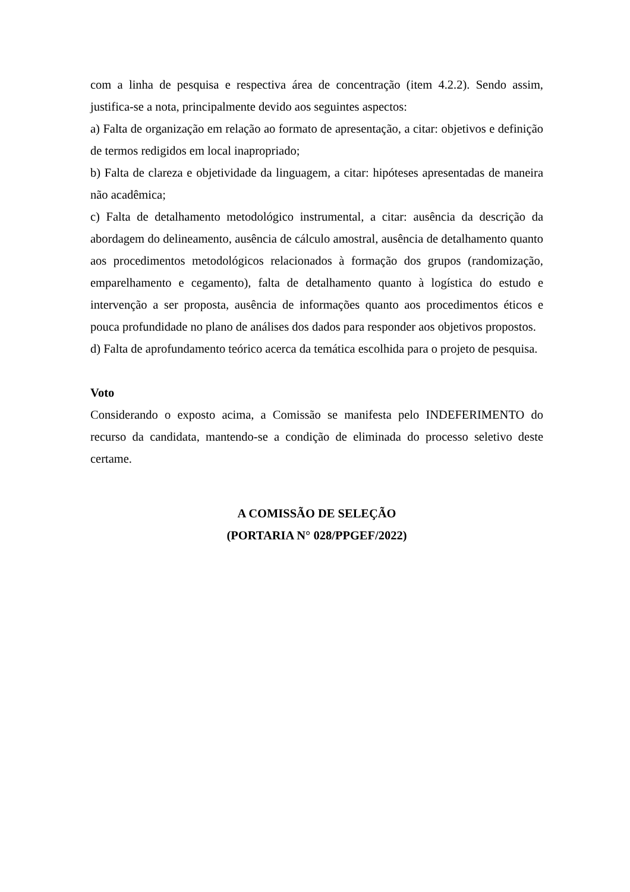com a linha de pesquisa e respectiva área de concentração (item 4.2.2). Sendo assim, justifica-se a nota, principalmente devido aos seguintes aspectos:
a) Falta de organização em relação ao formato de apresentação, a citar: objetivos e definição de termos redigidos em local inapropriado;
b) Falta de clareza e objetividade da linguagem, a citar: hipóteses apresentadas de maneira não acadêmica;
c) Falta de detalhamento metodológico instrumental, a citar: ausência da descrição da abordagem do delineamento, ausência de cálculo amostral, ausência de detalhamento quanto aos procedimentos metodológicos relacionados à formação dos grupos (randomização, emparelhamento e cegamento), falta de detalhamento quanto à logística do estudo e intervenção a ser proposta, ausência de informações quanto aos procedimentos éticos e pouca profundidade no plano de análises dos dados para responder aos objetivos propostos.
d) Falta de aprofundamento teórico acerca da temática escolhida para o projeto de pesquisa.
Voto
Considerando o exposto acima, a Comissão se manifesta pelo INDEFERIMENTO do recurso da candidata, mantendo-se a condição de eliminada do processo seletivo deste certame.
A COMISSÃO DE SELEÇÃO
(PORTARIA N° 028/PPGEF/2022)